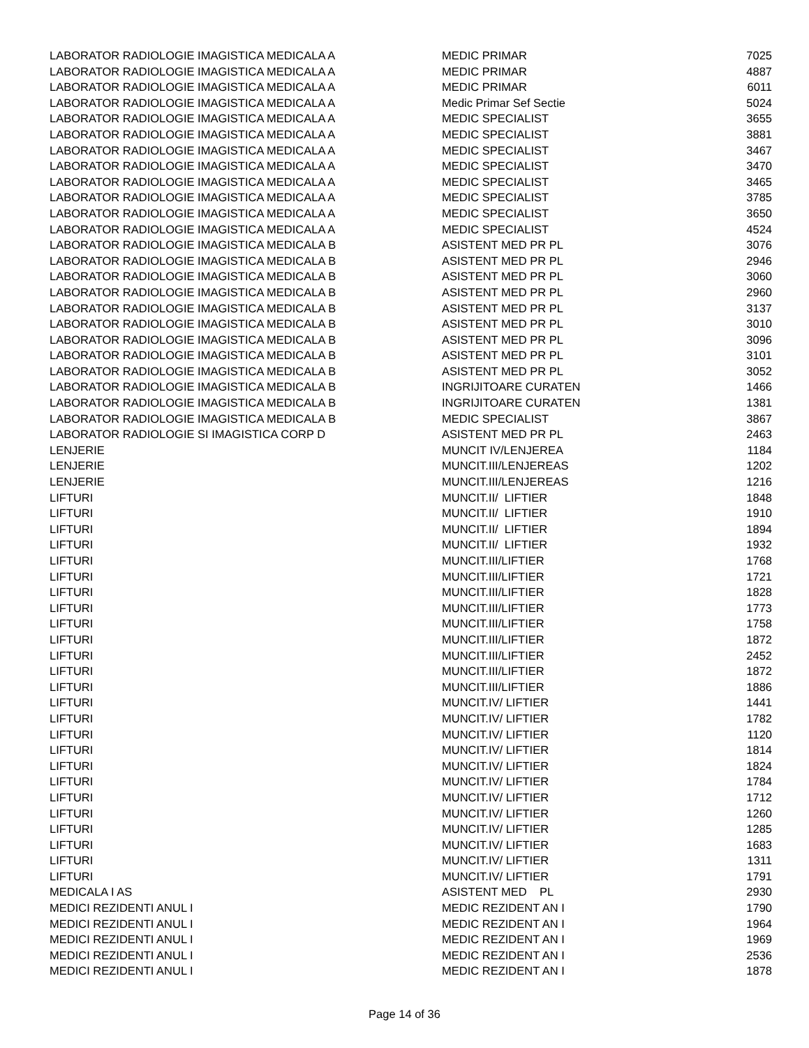| LABORATOR RADIOLOGIE IMAGISTICA MEDICALA A | MEDIC PRIMAR | 7025 |
| LABORATOR RADIOLOGIE IMAGISTICA MEDICALA A | MEDIC PRIMAR | 4887 |
| LABORATOR RADIOLOGIE IMAGISTICA MEDICALA A | MEDIC PRIMAR | 6011 |
| LABORATOR RADIOLOGIE IMAGISTICA MEDICALA A | Medic Primar Sef Sectie | 5024 |
| LABORATOR RADIOLOGIE IMAGISTICA MEDICALA A | MEDIC SPECIALIST | 3655 |
| LABORATOR RADIOLOGIE IMAGISTICA MEDICALA A | MEDIC SPECIALIST | 3881 |
| LABORATOR RADIOLOGIE IMAGISTICA MEDICALA A | MEDIC SPECIALIST | 3467 |
| LABORATOR RADIOLOGIE IMAGISTICA MEDICALA A | MEDIC SPECIALIST | 3470 |
| LABORATOR RADIOLOGIE IMAGISTICA MEDICALA A | MEDIC SPECIALIST | 3465 |
| LABORATOR RADIOLOGIE IMAGISTICA MEDICALA A | MEDIC SPECIALIST | 3785 |
| LABORATOR RADIOLOGIE IMAGISTICA MEDICALA A | MEDIC SPECIALIST | 3650 |
| LABORATOR RADIOLOGIE IMAGISTICA MEDICALA A | MEDIC SPECIALIST | 4524 |
| LABORATOR RADIOLOGIE IMAGISTICA MEDICALA B | ASISTENT MED PR PL | 3076 |
| LABORATOR RADIOLOGIE IMAGISTICA MEDICALA B | ASISTENT MED PR PL | 2946 |
| LABORATOR RADIOLOGIE IMAGISTICA MEDICALA B | ASISTENT MED PR PL | 3060 |
| LABORATOR RADIOLOGIE IMAGISTICA MEDICALA B | ASISTENT MED PR PL | 2960 |
| LABORATOR RADIOLOGIE IMAGISTICA MEDICALA B | ASISTENT MED PR PL | 3137 |
| LABORATOR RADIOLOGIE IMAGISTICA MEDICALA B | ASISTENT MED PR PL | 3010 |
| LABORATOR RADIOLOGIE IMAGISTICA MEDICALA B | ASISTENT MED PR PL | 3096 |
| LABORATOR RADIOLOGIE IMAGISTICA MEDICALA B | ASISTENT MED PR PL | 3101 |
| LABORATOR RADIOLOGIE IMAGISTICA MEDICALA B | ASISTENT MED PR PL | 3052 |
| LABORATOR RADIOLOGIE IMAGISTICA MEDICALA B | INGRIJITOARE CURATEN | 1466 |
| LABORATOR RADIOLOGIE IMAGISTICA MEDICALA B | INGRIJITOARE CURATEN | 1381 |
| LABORATOR RADIOLOGIE IMAGISTICA MEDICALA B | MEDIC SPECIALIST | 3867 |
| LABORATOR RADIOLOGIE SI IMAGISTICA CORP D | ASISTENT MED PR PL | 2463 |
| LENJERIE | MUNCIT IV/LENJEREA | 1184 |
| LENJERIE | MUNCIT.III/LENJEREAS | 1202 |
| LENJERIE | MUNCIT.III/LENJEREAS | 1216 |
| LIFTURI | MUNCIT.II/ LIFTIER | 1848 |
| LIFTURI | MUNCIT.II/ LIFTIER | 1910 |
| LIFTURI | MUNCIT.II/ LIFTIER | 1894 |
| LIFTURI | MUNCIT.II/ LIFTIER | 1932 |
| LIFTURI | MUNCIT.III/LIFTIER | 1768 |
| LIFTURI | MUNCIT.III/LIFTIER | 1721 |
| LIFTURI | MUNCIT.III/LIFTIER | 1828 |
| LIFTURI | MUNCIT.III/LIFTIER | 1773 |
| LIFTURI | MUNCIT.III/LIFTIER | 1758 |
| LIFTURI | MUNCIT.III/LIFTIER | 1872 |
| LIFTURI | MUNCIT.III/LIFTIER | 2452 |
| LIFTURI | MUNCIT.III/LIFTIER | 1872 |
| LIFTURI | MUNCIT.III/LIFTIER | 1886 |
| LIFTURI | MUNCIT.IV/ LIFTIER | 1441 |
| LIFTURI | MUNCIT.IV/ LIFTIER | 1782 |
| LIFTURI | MUNCIT.IV/ LIFTIER | 1120 |
| LIFTURI | MUNCIT.IV/ LIFTIER | 1814 |
| LIFTURI | MUNCIT.IV/ LIFTIER | 1824 |
| LIFTURI | MUNCIT.IV/ LIFTIER | 1784 |
| LIFTURI | MUNCIT.IV/ LIFTIER | 1712 |
| LIFTURI | MUNCIT.IV/ LIFTIER | 1260 |
| LIFTURI | MUNCIT.IV/ LIFTIER | 1285 |
| LIFTURI | MUNCIT.IV/ LIFTIER | 1683 |
| LIFTURI | MUNCIT.IV/ LIFTIER | 1311 |
| LIFTURI | MUNCIT.IV/ LIFTIER | 1791 |
| MEDICALA I AS | ASISTENT MED PL | 2930 |
| MEDICI REZIDENTI ANUL I | MEDIC REZIDENT AN I | 1790 |
| MEDICI REZIDENTI ANUL I | MEDIC REZIDENT AN I | 1964 |
| MEDICI REZIDENTI ANUL I | MEDIC REZIDENT AN I | 1969 |
| MEDICI REZIDENTI ANUL I | MEDIC REZIDENT AN I | 2536 |
| MEDICI REZIDENTI ANUL I | MEDIC REZIDENT AN I | 1878 |
Page 14 of 36